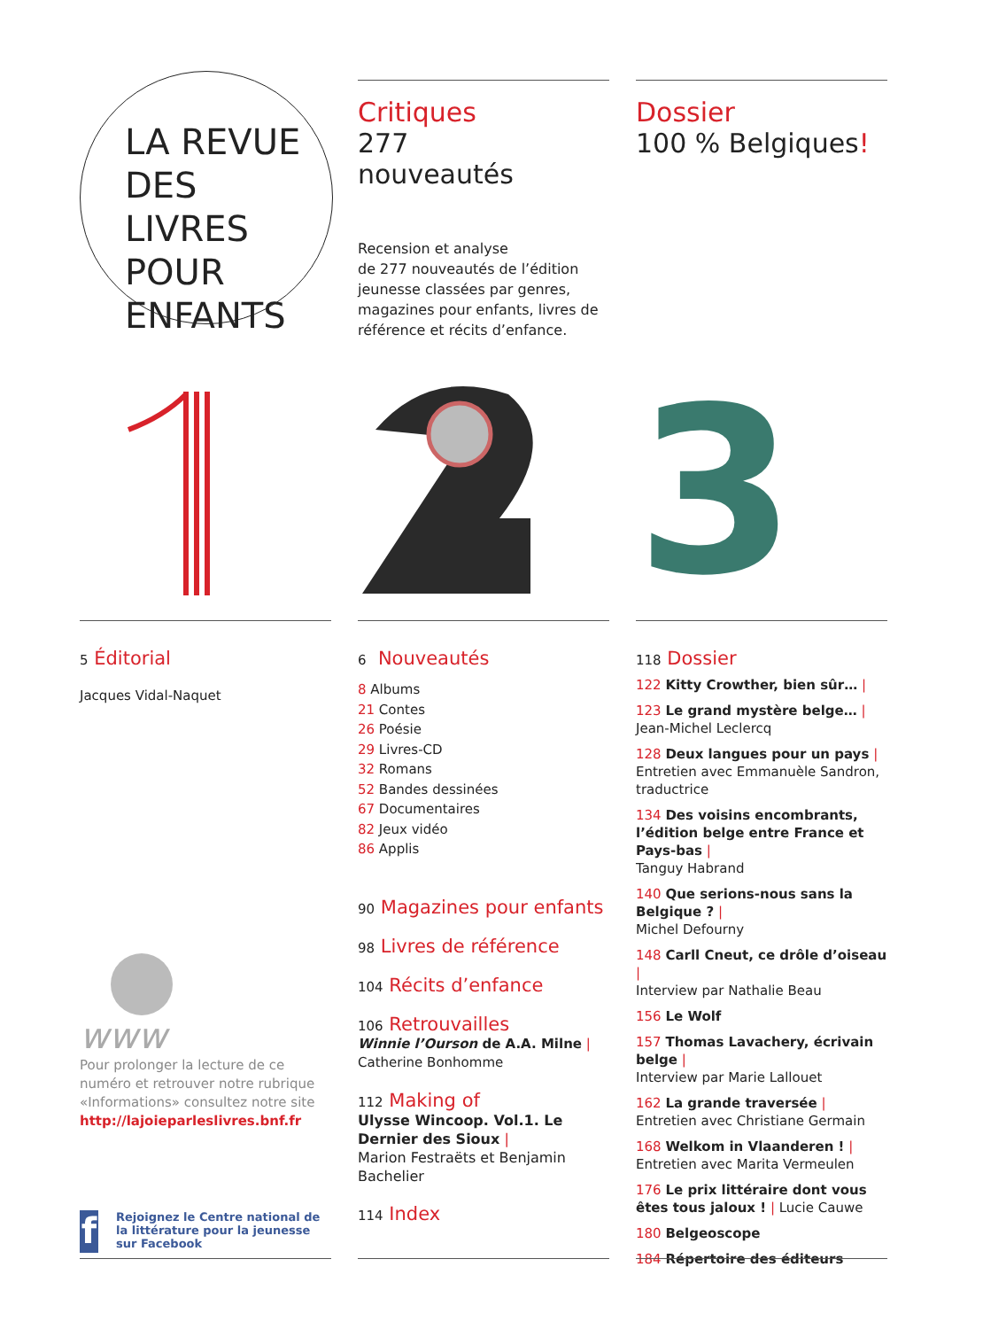LA REVUE
DES LIVRES
POUR
ENFANTS
Critiques
277
nouveautés
Recension et analyse
de 277 nouveautés de l’édition jeunesse classées par genres, magazines pour enfants, livres de référence et récits d’enfance.
Dossier
100 % Belgiques!
3
5 Éditorial
Jacques Vidal-Naquet
www
Pour prolonger la lecture de ce numéro et retrouver notre rubrique «Informations» consultez notre site http://lajoieparleslivres.bnf.fr
f
Rejoignez le Centre national de la littérature pour la jeunesse sur Facebook
6 Nouveautés
8 Albums
21 Contes
26 Poésie
29 Livres-CD
32 Romans
52 Bandes dessinées
67 Documentaires
82 Jeux vidéo
86 Applis
90 Magazines pour enfants
98 Livres de référence
104 Récits d’enfance
106 Retrouvailles
Winnie l’Ourson de A.A. Milne |
Catherine Bonhomme
112 Making of
Ulysse Wincoop. Vol.1. Le Dernier des Sioux |
Marion Festraëts et Benjamin Bachelier
114 Index
118 Dossier
122 Kitty Crowther, bien sûr… |
123 Le grand mystère belge… |
Jean-Michel Leclercq
128 Deux langues pour un pays |
Entretien avec Emmanuèle Sandron, traductrice
134 Des voisins encombrants, l’édition belge entre France et Pays-bas |
Tanguy Habrand
140 Que serions-nous sans la Belgique ? |
Michel Defourny
148 Carll Cneut, ce drôle d’oiseau |
Interview par Nathalie Beau
156 Le Wolf
157 Thomas Lavachery, écrivain belge |
Interview par Marie Lallouet
162 La grande traversée |
Entretien avec Christiane Germain
168 Welkom in Vlaanderen ! |
Entretien avec Marita Vermeulen
176 Le prix littéraire dont vous êtes tous jaloux ! | Lucie Cauwe
180 Belgeoscope
184 Répertoire des éditeurs